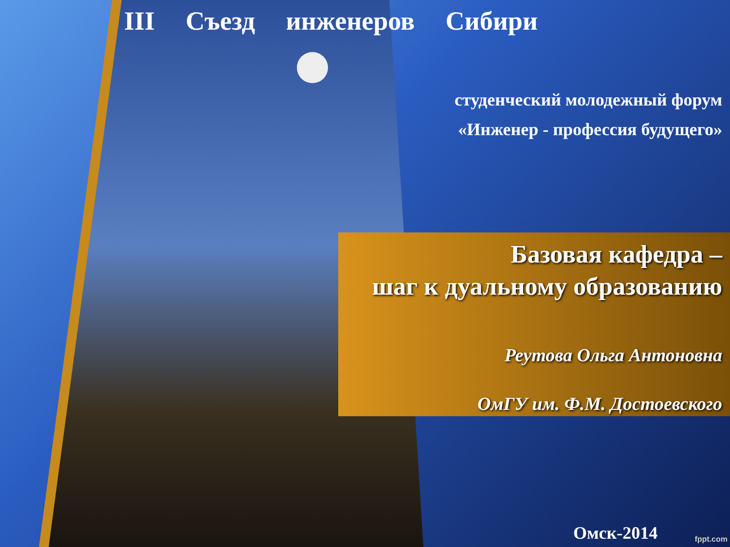III Съезд инженеров Сибири
студенческий молодежный форум
«Инженер - профессия будущего»
Базовая кафедра –
шаг к дуальному образованию
Реутова Ольга Антоновна
ОмГУ им. Ф.М. Достоевского
Омск-2014 fppt.com